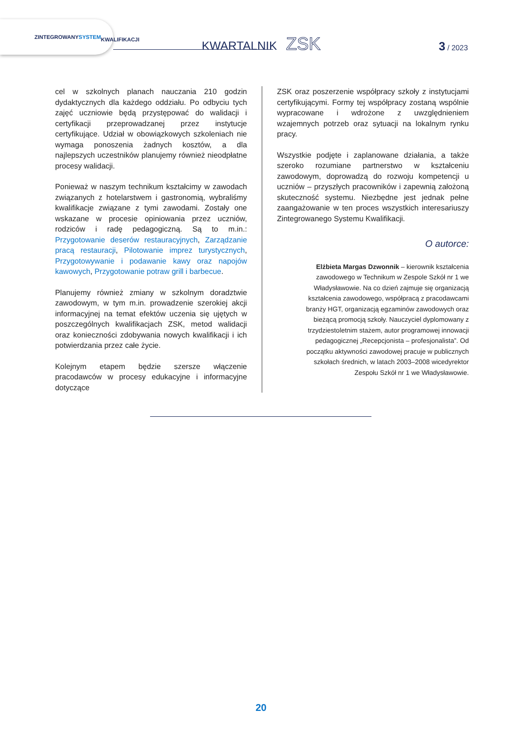ZINTEGROWANY
SYSTEM
KWALIFIKACJI
KWARTALNIK ZSK 3 / 2023
cel w szkolnych planach nauczania 210 godzin dydaktycznych dla każdego oddziału. Po odbyciu tych zajęć uczniowie będą przystępować do walidacji i certyfikacji przeprowadzanej przez instytucje certyfikujące. Udział w obowiązkowych szkoleniach nie wymaga ponoszenia żadnych kosztów, a dla najlepszych uczestników planujemy również nieodpłatne procesy walidacji.
Ponieważ w naszym technikum kształcimy w zawodach związanych z hotelarstwem i gastronomią, wybraliśmy kwalifikacje związane z tymi zawodami. Zostały one wskazane w procesie opiniowania przez uczniów, rodziców i radę pedagogiczną. Są to m.in.: Przygotowanie deserów restauracyjnych, Zarządzanie pracą restauracji, Pilotowanie imprez turystycznych, Przygotowywanie i podawanie kawy oraz napojów kawowych, Przygotowanie potraw grill i barbecue.
Planujemy również zmiany w szkolnym doradztwie zawodowym, w tym m.in. prowadzenie szerokiej akcji informacyjnej na temat efektów uczenia się ujętych w poszczególnych kwalifikacjach ZSK, metod walidacji oraz konieczności zdobywania nowych kwalifikacji i ich potwierdzania przez całe życie.
Kolejnym etapem będzie szersze włączenie pracodawców w procesy edukacyjne i informacyjne dotyczące
ZSK oraz poszerzenie współpracy szkoły z instytucjami certyfikującymi. Formy tej współpracy zostaną wspólnie wypracowane i wdrożone z uwzględnieniem wzajemnych potrzeb oraz sytuacji na lokalnym rynku pracy.
Wszystkie podjęte i zaplanowane działania, a także szeroko rozumiane partnerstwo w kształceniu zawodowym, doprowadzą do rozwoju kompetencji u uczniów – przyszłych pracowników i zapewnią założoną skuteczność systemu. Niezbędne jest jednak pełne zaangażowanie w ten proces wszystkich interesariuszy Zintegrowanego Systemu Kwalifikacji.
O autorce:
Elżbieta Margas Dzwonnik – kierownik kształcenia zawodowego w Technikum w Zespole Szkół nr 1 we Władysławowie. Na co dzień zajmuje się organizacją kształcenia zawodowego, współpracą z pracodawcami branży HGT, organizacją egzaminów zawodowych oraz bieżącą promocją szkoły. Nauczyciel dyplomowany z trzydziestoletnim stażem, autor programowej innowacji pedagogicznej „Recepcjonista – profesjonalista”. Od początku aktywności zawodowej pracuje w publicznych szkołach średnich, w latach 2003–2008 wicedyrektor Zespołu Szkół nr 1 we Władysławowie.
20